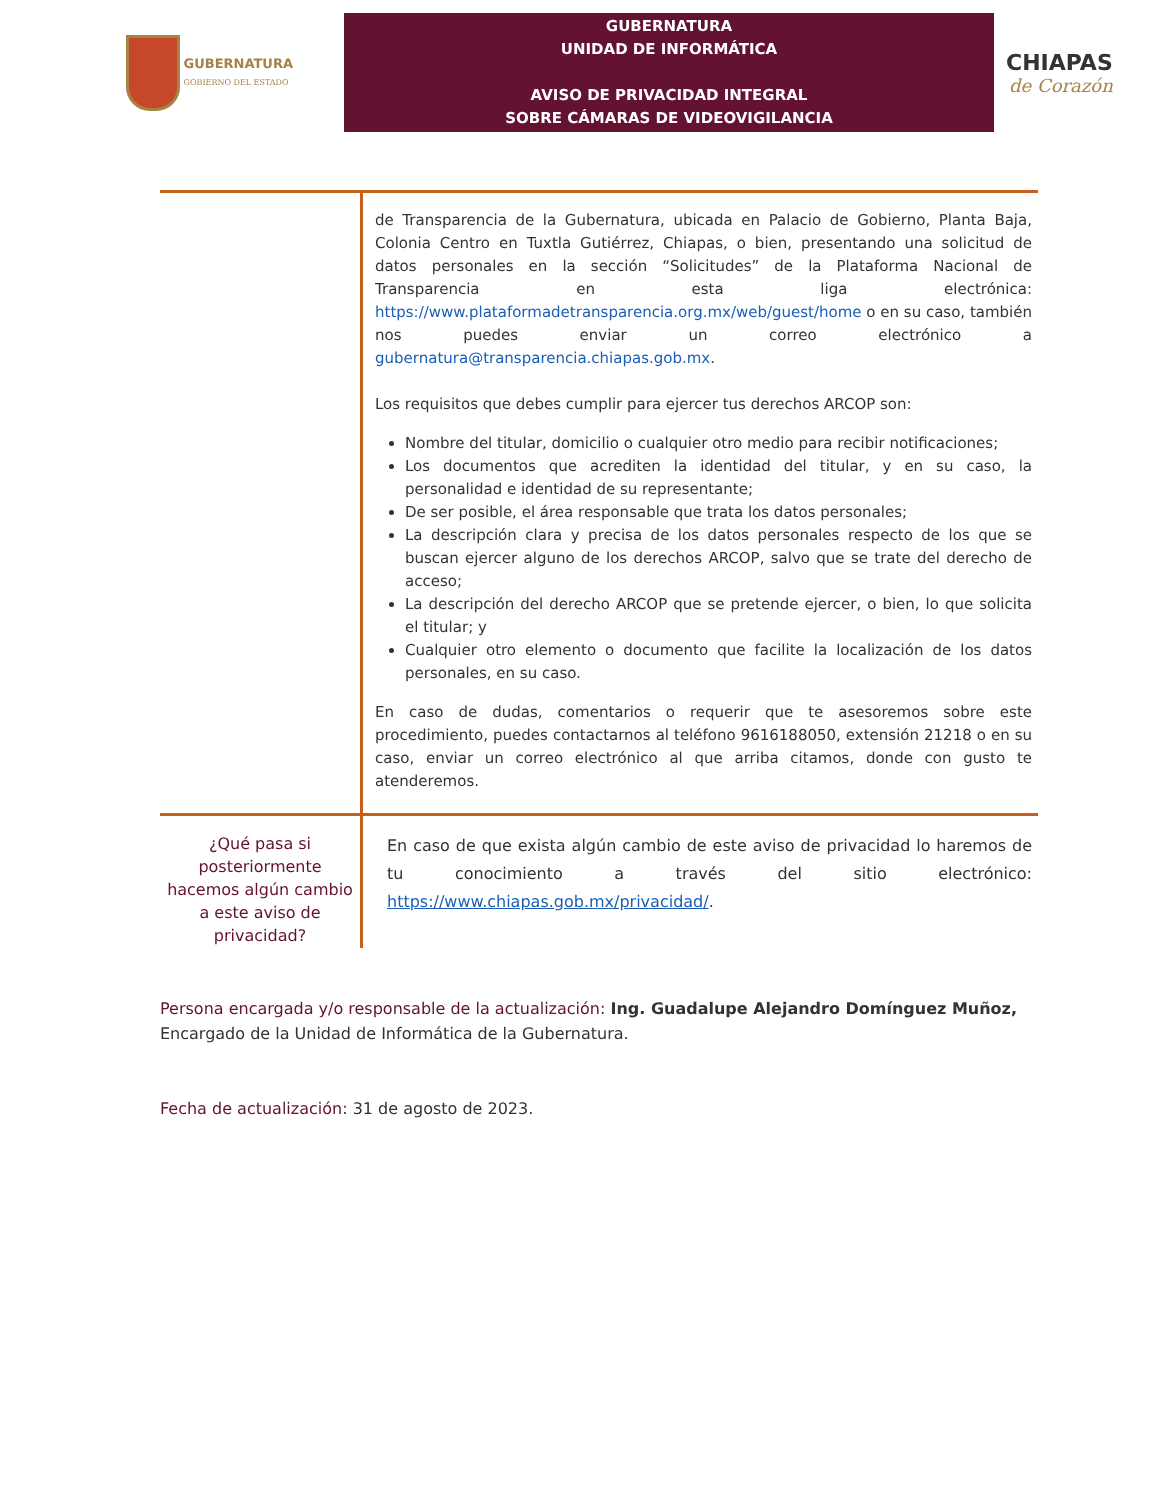GUBERNATURA
GOBIERNO DEL ESTADO
GUBERNATURA
UNIDAD DE INFORMÁTICA
AVISO DE PRIVACIDAD INTEGRAL
SOBRE CÁMARAS DE VIDEOVIGILANCIA
CHIAPAS
de Corazón
| | de Transparencia de la Gubernatura, ubicada en Palacio de Gobierno, Planta Baja, Colonia Centro en Tuxtla Gutiérrez, Chiapas, o bien, presentando una solicitud de datos personales en la sección “Solicitudes” de la Plataforma Nacional de Transparencia en esta liga electrónica: https://www.plataformadetransparencia.org.mx/web/guest/home o en su caso, también nos puedes enviar un correo electrónico a gubernatura@transparencia.chiapas.gob.mx . Los requisitos que debes cumplir para ejercer tus derechos ARCOP son: Nombre del titular, domicilio o cualquier otro medio para recibir notificaciones; Los documentos que acrediten la identidad del titular, y en su caso, la personalidad e identidad de su representante; De ser posible, el área responsable que trata los datos personales; La descripción clara y precisa de los datos personales respecto de los que se buscan ejercer alguno de los derechos ARCOP, salvo que se trate del derecho de acceso; La descripción del derecho ARCOP que se pretende ejercer, o bien, lo que solicita el titular; y Cualquier otro elemento o documento que facilite la localización de los datos personales, en su caso. En caso de dudas, comentarios o requerir que te asesoremos sobre este procedimiento, puedes contactarnos al teléfono 9616188050, extensión 21218 o en su caso, enviar un correo electrónico al que arriba citamos, donde con gusto te atenderemos. |
| ¿Qué pasa si posteriormente hacemos algún cambio a este aviso de privacidad? | En caso de que exista algún cambio de este aviso de privacidad lo haremos de tu conocimiento a través del sitio electrónico: https://www.chiapas.gob.mx/privacidad/ . |
Persona encargada y/o responsable de la actualización: Ing. Guadalupe Alejandro Domínguez Muñoz, Encargado de la Unidad de Informática de la Gubernatura.
Fecha de actualización: 31 de agosto de 2023.